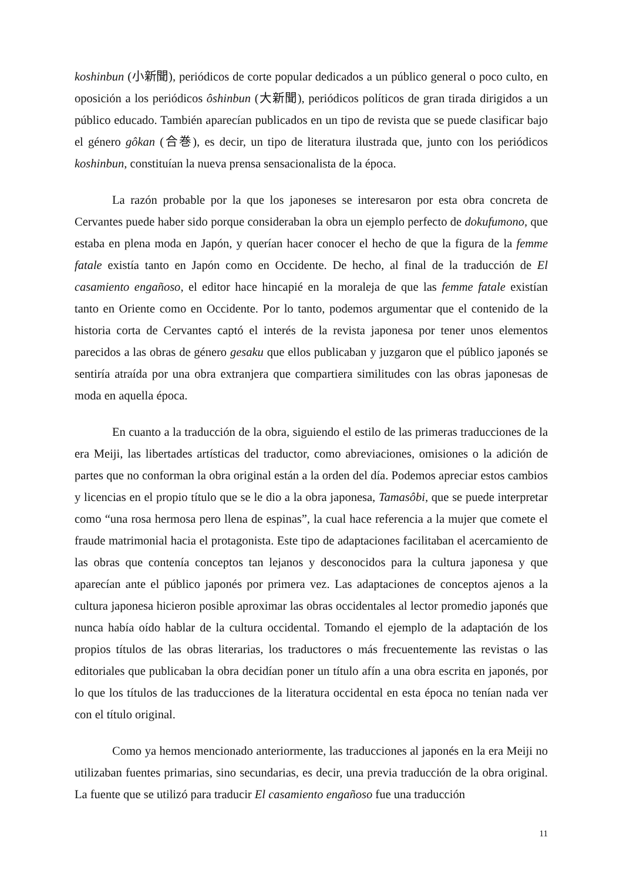koshinbun (小新聞), periódicos de corte popular dedicados a un público general o poco culto, en oposición a los periódicos ôshinbun (大新聞), periódicos políticos de gran tirada dirigidos a un público educado. También aparecían publicados en un tipo de revista que se puede clasificar bajo el género gôkan (合巻), es decir, un tipo de literatura ilustrada que, junto con los periódicos koshinbun, constituían la nueva prensa sensacionalista de la época.
La razón probable por la que los japoneses se interesaron por esta obra concreta de Cervantes puede haber sido porque consideraban la obra un ejemplo perfecto de dokufumono, que estaba en plena moda en Japón, y querían hacer conocer el hecho de que la figura de la femme fatale existía tanto en Japón como en Occidente. De hecho, al final de la traducción de El casamiento engañoso, el editor hace hincapié en la moraleja de que las femme fatale existían tanto en Oriente como en Occidente. Por lo tanto, podemos argumentar que el contenido de la historia corta de Cervantes captó el interés de la revista japonesa por tener unos elementos parecidos a las obras de género gesaku que ellos publicaban y juzgaron que el público japonés se sentiría atraída por una obra extranjera que compartiera similitudes con las obras japonesas de moda en aquella época.
En cuanto a la traducción de la obra, siguiendo el estilo de las primeras traducciones de la era Meiji, las libertades artísticas del traductor, como abreviaciones, omisiones o la adición de partes que no conforman la obra original están a la orden del día. Podemos apreciar estos cambios y licencias en el propio título que se le dio a la obra japonesa, Tamasôbi, que se puede interpretar como “una rosa hermosa pero llena de espinas”, la cual hace referencia a la mujer que comete el fraude matrimonial hacia el protagonista. Este tipo de adaptaciones facilitaban el acercamiento de las obras que contenía conceptos tan lejanos y desconocidos para la cultura japonesa y que aparecían ante el público japonés por primera vez. Las adaptaciones de conceptos ajenos a la cultura japonesa hicieron posible aproximar las obras occidentales al lector promedio japonés que nunca había oído hablar de la cultura occidental. Tomando el ejemplo de la adaptación de los propios títulos de las obras literarias, los traductores o más frecuentemente las revistas o las editoriales que publicaban la obra decidían poner un título afín a una obra escrita en japonés, por lo que los títulos de las traducciones de la literatura occidental en esta época no tenían nada ver con el título original.
Como ya hemos mencionado anteriormente, las traducciones al japonés en la era Meiji no utilizaban fuentes primarias, sino secundarias, es decir, una previa traducción de la obra original. La fuente que se utilizó para traducir El casamiento engañoso fue una traducción
11